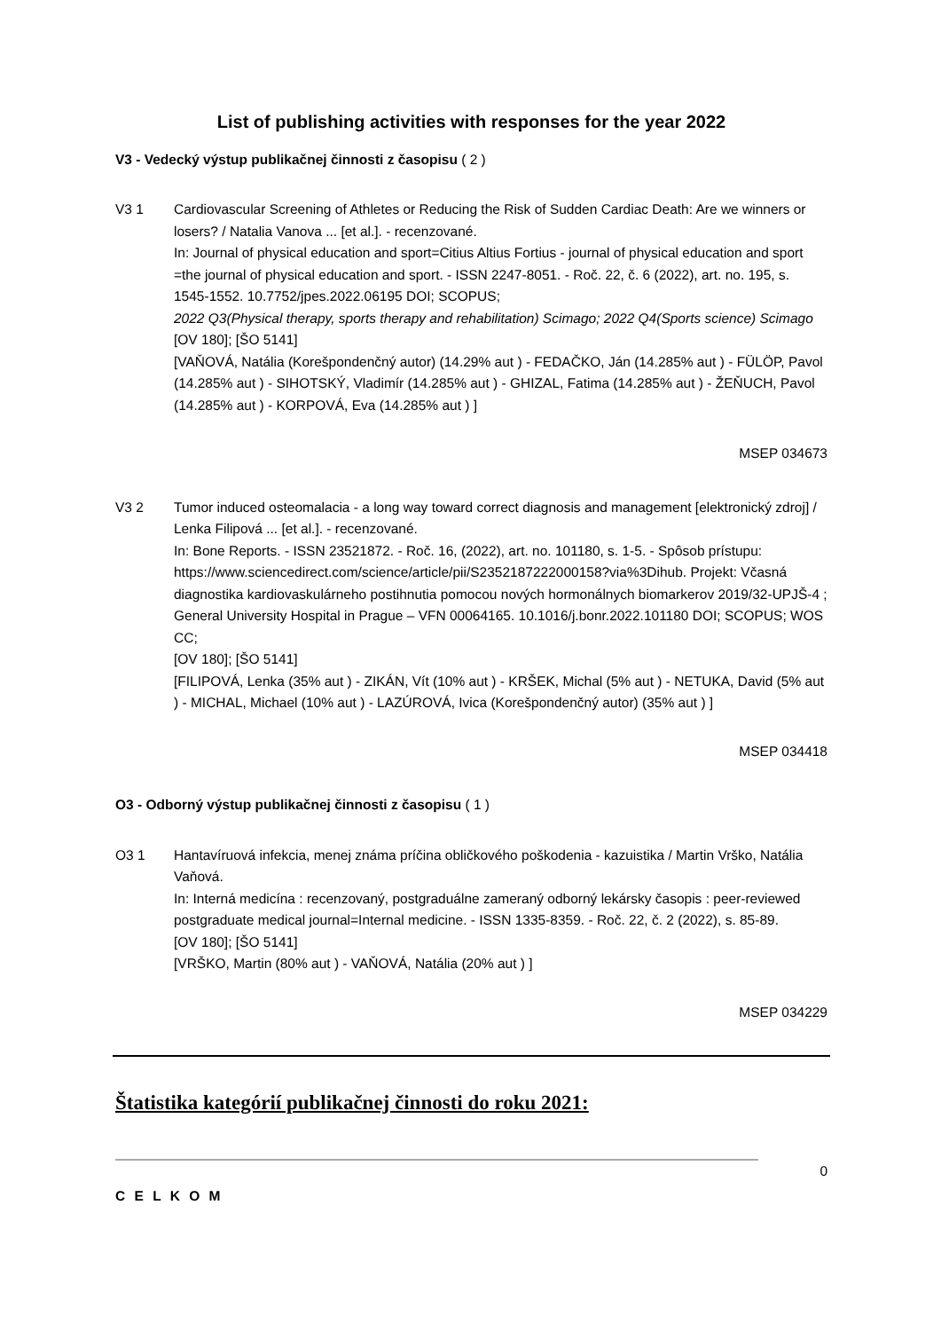List of publishing activities with responses for the year 2022
V3 - Vedecký výstup publikačnej činnosti z časopisu ( 2 )
V3 1 Cardiovascular Screening of Athletes or Reducing the Risk of Sudden Cardiac Death: Are we winners or losers? / Natalia Vanova ... [et al.]. - recenzované.
In: Journal of physical education and sport=Citius Altius Fortius - journal of physical education and sport =the journal of physical education and sport. - ISSN 2247-8051. - Roč. 22, č. 6 (2022), art. no. 195, s. 1545-1552. 10.7752/jpes.2022.06195 DOI; SCOPUS;
2022 Q3(Physical therapy, sports therapy and rehabilitation) Scimago; 2022 Q4(Sports science) Scimago
[OV 180]; [ŠO 5141]
[VAŇOVÁ, Natália (Korešpondenčný autor) (14.29% aut ) - FEDAČKO, Ján (14.285% aut ) - FÜLÖP, Pavol (14.285% aut ) - SIHOTSKÝ, Vladimír (14.285% aut ) - GHIZAL, Fatima (14.285% aut ) - ŽEŇUCH, Pavol (14.285% aut ) - KORPOVÁ, Eva (14.285% aut ) ]
MSEP 034673
V3 2 Tumor induced osteomalacia - a long way toward correct diagnosis and management [elektronický zdroj] / Lenka Filipová ... [et al.]. - recenzované.
In: Bone Reports. - ISSN 23521872. - Roč. 16, (2022), art. no. 101180, s. 1-5. - Spôsob prístupu: https://www.sciencedirect.com/science/article/pii/S2352187222000158?via%3Dihub. Projekt: Včasná diagnostika kardiovaskulárneho postihnutia pomocou nových hormonálnych biomarkerov 2019/32-UPJŠ-4 ; General University Hospital in Prague – VFN 00064165. 10.1016/j.bonr.2022.101180 DOI; SCOPUS; WOS CC;
[OV 180]; [ŠO 5141]
[FILIPOVÁ, Lenka (35% aut ) - ZIKÁN, Vít (10% aut ) - KRŠEK, Michal (5% aut ) - NETUKA, David (5% aut ) - MICHAL, Michael (10% aut ) - LAZÚROVÁ, Ivica (Korešpondenčný autor) (35% aut ) ]
MSEP 034418
O3 - Odborný výstup publikačnej činnosti z časopisu ( 1 )
O3 1 Hantavíruová infekcia, menej známa príčina obličkového poškodenia - kazuistika / Martin Vrško, Natália Vaňová.
In: Interná medicína : recenzovaný, postgraduálne zameraný odborný lekársky časopis : peer-reviewed postgraduate medical journal=Internal medicine. - ISSN 1335-8359. - Roč. 22, č. 2 (2022), s. 85-89.
[OV 180]; [ŠO 5141]
[VRŠKO, Martin (80% aut ) - VAŇOVÁ, Natália (20% aut ) ]
MSEP 034229
Štatistika kategórií publikačnej činnosti do roku 2021:
C E L K O M 0